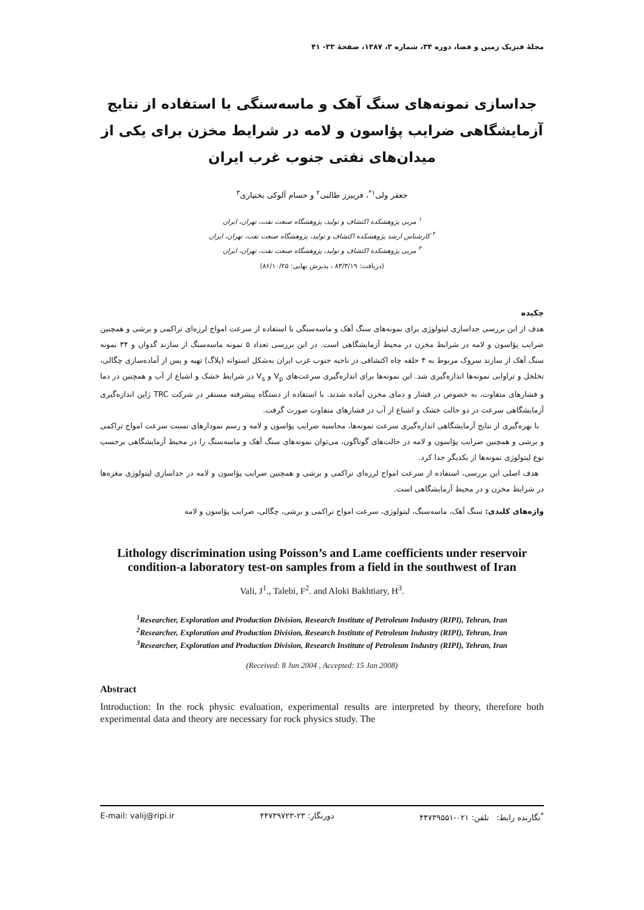مجلهٔ فیزیک زمین و فضا، دوره ۳۴، شماره ۳، ۱۳۸۷، صفحهٔ ۳۳- ۴۱
جداسازی نمونه‌های سنگ آهک و ماسه‌سنگی با استفاده از نتایج آزمایشگاهی ضرایب پؤاسون و لامه در شرایط مخزن برای یکی از میدان‌های نفتی جنوب غرب ایران
جعفر ولی<sup>۱*</sup>، فریبرز طالبی<sup>۲</sup> و حسام آلوکی بختیاری<sup>۳</sup>
<sup>۱</sup> مربی پژوهشکده اکتشاف و تولید، پژوهشگاه صنعت نفت، تهران، ایران
<sup>۲</sup> کارشناس ارشد پژوهشکده اکتشاف و تولید، پژوهشگاه صنعت نفت، تهران، ایران
<sup>۳</sup> مربی پژوهشکده اکتشاف و تولید، پژوهشگاه صنعت نفت، تهران، ایران
(دریافت: ۸۳/۳/۱۹ ، پذیرش نهایی: ۸۶/۱۰/۲۵)
چکیده
هدف از این بررسی جداسازی لیتولوژی برای نمونه‌های سنگ آهک و ماسه‌سنگی با استفاده از سرعت امواج لرزه‌ای تراکمی و برشی و همچنین ضرایب پؤاسون و لامه در شرایط مخزن در محیط آزمایشگاهی است. در این بررسی تعداد ۵ نمونه ماسه‌سنگ از سازند گدوان و ۳۴ نمونه سنگ آهک از سازند سروک مربوط به ۴ حلقه چاه اکتشافی در ناحیه جنوب غرب ایران به‌شکل استوانه (پلاگ) تهیه و پس از آماده‌سازی چگالی، تخلخل و تراوایی نمونه‌ها اندازه‌گیری شد. این نمونه‌ها برای اندازه‌گیری سرعت‌های V<sub>p</sub> و V<sub>s</sub> در شرایط خشک و اشباع از آب و همچنین در دما و فشارهای متفاوت، به خصوص در فشار و دمای مخزن آماده شدند. با استفاده از دستگاه پیشرفته مستقر در شرکت TRC ژاپن اندازه‌گیری آزمایشگاهی سرعت در دو حالت خشک و اشباع از آب در فشارهای متفاوت صورت گرفت.
با بهره‌گیری از نتایج آزمایشگاهی اندازه‌گیری سرعت نمونه‌ها، محاسبه ضرایب پؤاسون و لامه و رسم نمودارهای نسبت سرعت امواج تراکمی و برشی و همچنین ضرایب پؤاسون و لامه در حالت‌های گوناگون، می‌توان نمونه‌های سنگ آهک و ماسه‌سنگ را در محیط آزمایشگاهی برحسب نوع لیتولوژی نمونه‌ها از یکدیگر جدا کرد.
هدف اصلی این بررسی، استفاده از سرعت امواج لرزه‌ای تراکمی و برشی و همچنین ضرایب پؤاسون و لامه در جداسازی لیتولوژی مغزه‌ها در شرایط مخزن و در محیط آزمایشگاهی است.
واژه‌های کلیدی: سنگ آهک، ماسه‌سنگ، لیتولوژی، سرعت امواج تراکمی و برشی، چگالی، ضرایب پؤاسون و لامه
Lithology discrimination using Poisson’s and Lame coefficients under reservoir condition-a laboratory test-on samples from a field in the southwest of Iran
Vali, J<sup>1</sup>., Talebi, F<sup>2</sup>. and Aloki Bakhtiary, H<sup>3</sup>.
<sup>1</sup> Researcher, Exploration and Production Division, Research Institute of Petroleum Industry (RIPI), Tehran, Iran
<sup>2</sup> Researcher, Exploration and Production Division, Research Institute of Petroleum Industry (RIPI), Tehran, Iran
<sup>3</sup> Researcher, Exploration and Production Division, Research Institute of Petroleum Industry (RIPI), Tehran, Iran
(Received: 8 Jun 2004 , Accepted: 15 Jan 2008)
Abstract
Introduction: In the rock physic evaluation, experimental results are interpreted by theory, therefore both experimental data and theory are necessary for rock physics study. The
E-mail: valij@ripi.ir دورنگار: ۲۳-۴۴۷۳۹۷۲۳<sup>*</sup>نگارنده رابط: تلفن: ۰۲۱-۴۴۷۳۹۵۵۱